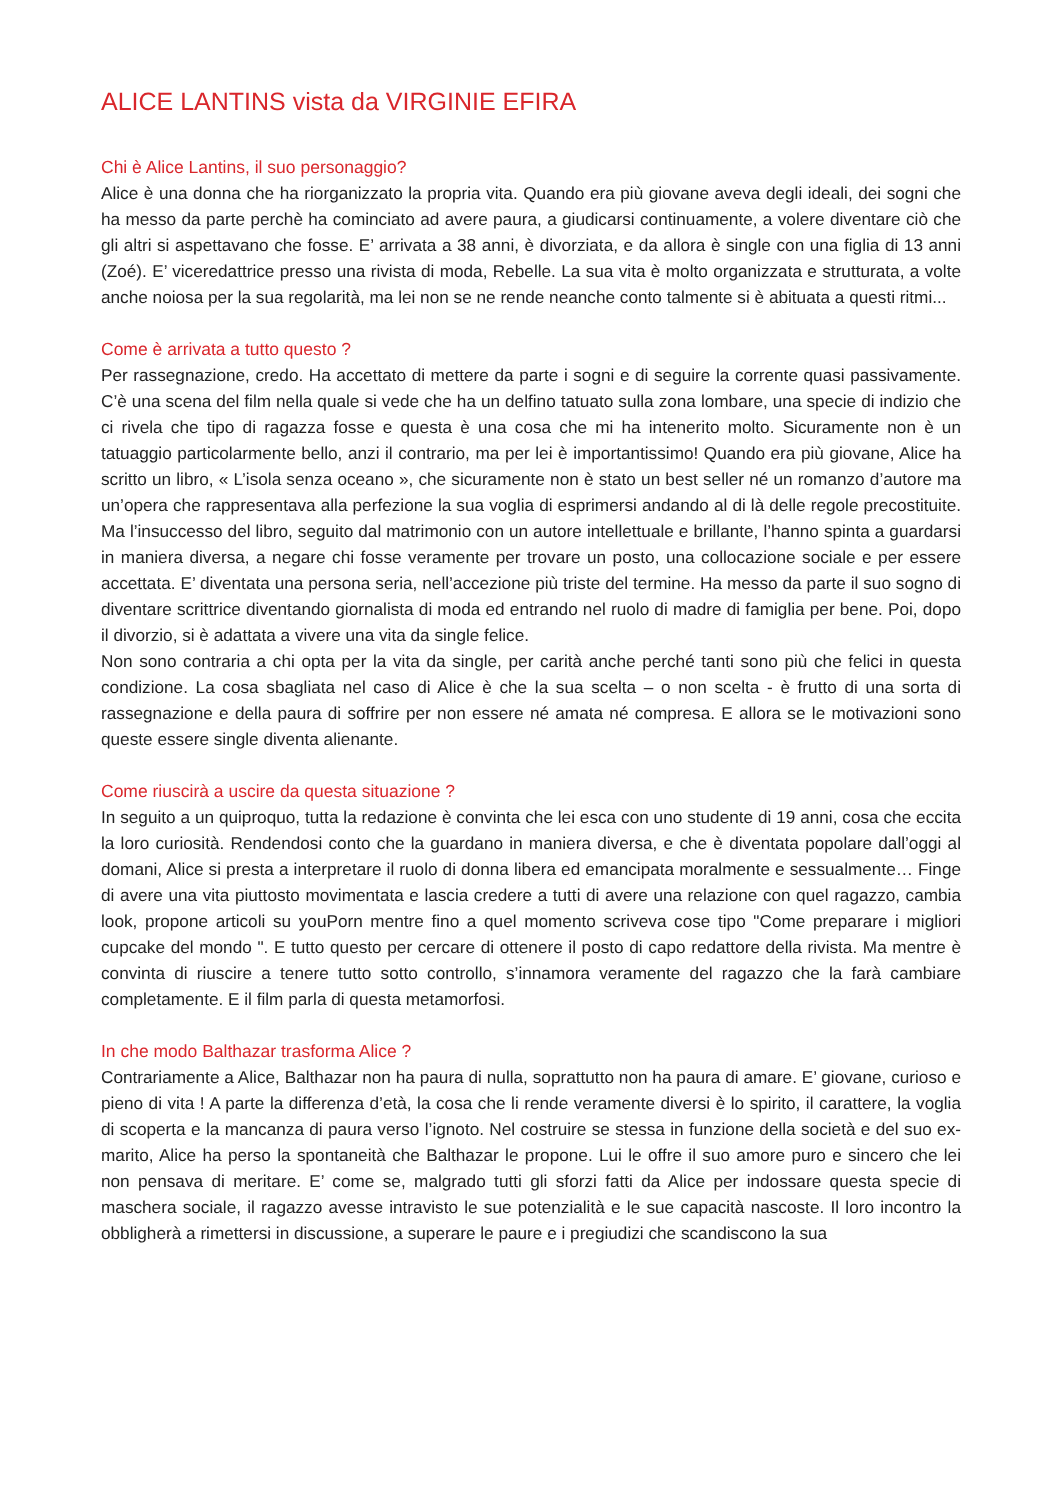ALICE LANTINS vista da VIRGINIE EFIRA
Chi è Alice Lantins, il suo personaggio?
Alice è una donna che ha riorganizzato la propria vita. Quando era più giovane aveva degli ideali, dei sogni che ha messo da parte perchè ha cominciato ad avere paura, a giudicarsi continuamente, a volere diventare ciò che gli altri si aspettavano che fosse. E’ arrivata a 38 anni, è divorziata, e da allora è single con una figlia di 13 anni (Zoé). E’ viceredattrice presso una rivista di moda, Rebelle. La sua vita è molto organizzata e strutturata, a volte anche noiosa per la sua regolarità, ma lei non se ne rende neanche conto talmente si è abituata a questi ritmi...
Come è arrivata a tutto questo ?
Per rassegnazione, credo. Ha accettato di mettere da parte i sogni e di seguire la corrente quasi passivamente. C’è una scena del film nella quale si vede che ha un delfino tatuato sulla zona lombare, una specie di indizio che ci rivela che tipo di ragazza fosse e questa è una cosa che mi ha intenerito molto. Sicuramente non è un tatuaggio particolarmente bello, anzi il contrario, ma per lei è importantissimo! Quando era più giovane, Alice ha scritto un libro, « L’isola senza oceano », che sicuramente non è stato un best seller né un romanzo d’autore ma un’opera che rappresentava alla perfezione la sua voglia di esprimersi andando al di là delle regole precostituite. Ma l’insuccesso del libro, seguito dal matrimonio con un autore intellettuale e brillante, l’hanno spinta a guardarsi in maniera diversa, a negare chi fosse veramente per trovare un posto, una collocazione sociale e per essere accettata. E’ diventata una persona seria, nell’accezione più triste del termine. Ha messo da parte il suo sogno di diventare scrittrice diventando giornalista di moda ed entrando nel ruolo di madre di famiglia per bene. Poi, dopo il divorzio, si è adattata a vivere una vita da single felice.
Non sono contraria a chi opta per la vita da single, per carità anche perché tanti sono più che felici in questa condizione. La cosa sbagliata nel caso di Alice è che la sua scelta – o non scelta - è frutto di una sorta di rassegnazione e della paura di soffrire per non essere né amata né compresa. E allora se le motivazioni sono queste essere single diventa alienante.
Come riuscirà a uscire da questa situazione ?
In seguito a un quiproquo, tutta la redazione è convinta che lei esca con uno studente di 19 anni, cosa che eccita la loro curiosità. Rendendosi conto che la guardano in maniera diversa, e che è diventata popolare dall’oggi al domani, Alice si presta a interpretare il ruolo di donna libera ed emancipata moralmente e sessualmente… Finge di avere una vita piuttosto movimentata e lascia credere a tutti di avere una relazione con quel ragazzo, cambia look, propone articoli su youPorn mentre fino a quel momento scriveva cose tipo "Come preparare i migliori cupcake del mondo ". E tutto questo per cercare di ottenere il posto di capo redattore della rivista. Ma mentre è convinta di riuscire a tenere tutto sotto controllo, s’innamora veramente del ragazzo che la farà cambiare completamente. E il film parla di questa metamorfosi.
In che modo Balthazar trasforma Alice ?
Contrariamente a Alice, Balthazar non ha paura di nulla, soprattutto non ha paura di amare. E’ giovane, curioso e pieno di vita ! A parte la differenza d’età, la cosa che li rende veramente diversi è lo spirito, il carattere, la voglia di scoperta e la mancanza di paura verso l’ignoto. Nel costruire se stessa in funzione della società e del suo ex-marito, Alice ha perso la spontaneità che Balthazar le propone. Lui le offre il suo amore puro e sincero che lei non pensava di meritare. E’ come se, malgrado tutti gli sforzi fatti da Alice per indossare questa specie di maschera sociale, il ragazzo avesse intravisto le sue potenzialità e le sue capacità nascoste. Il loro incontro la obbligherà a rimettersi in discussione, a superare le paure e i pregiudizi che scandiscono la sua